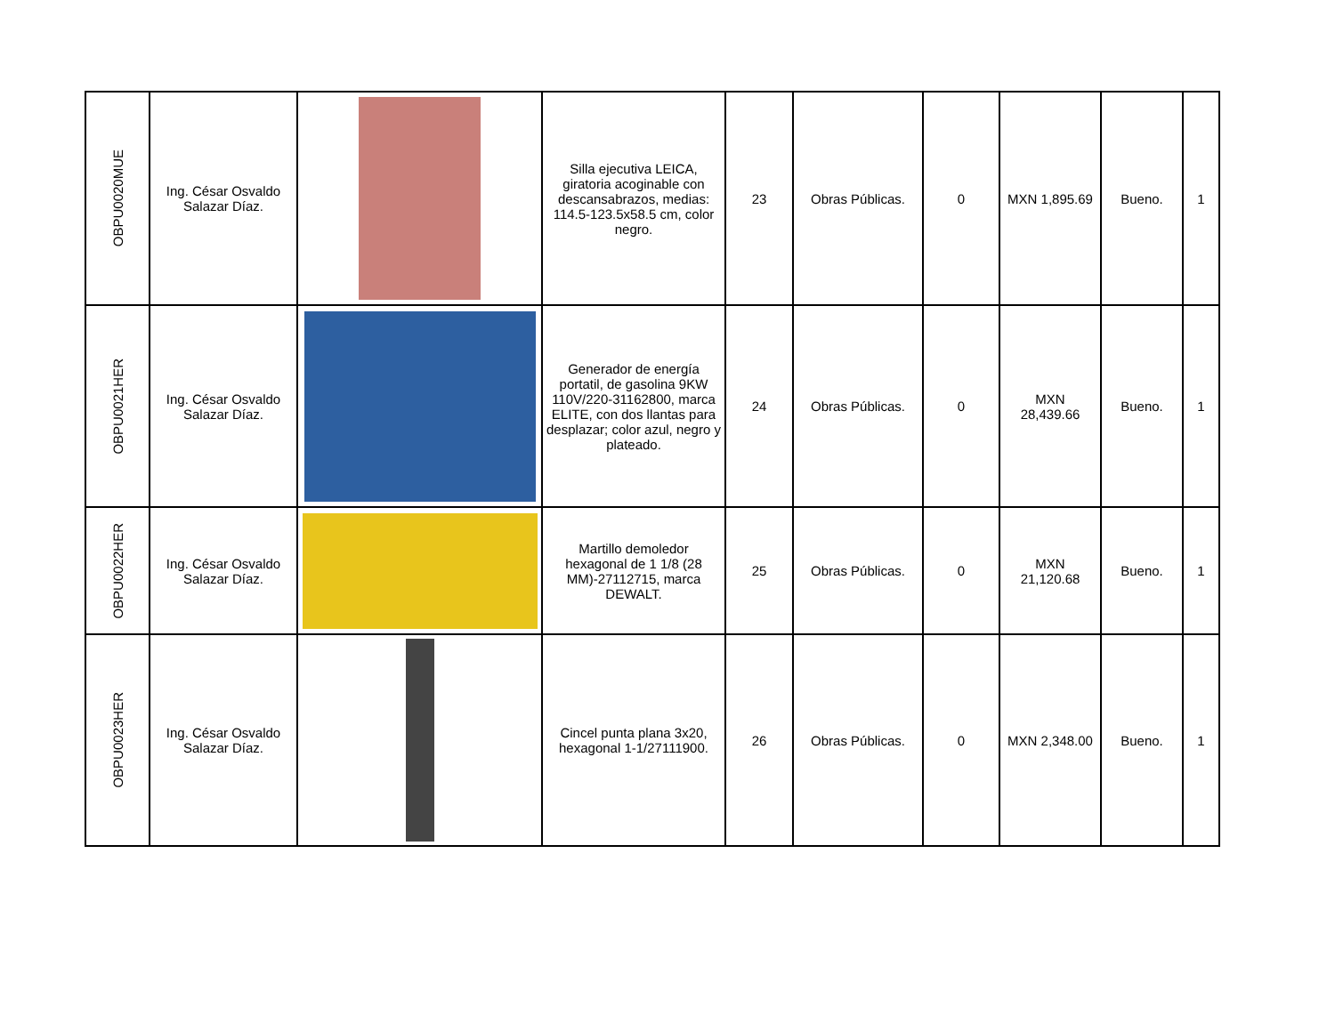| OBPU0020MUE | Ing. César Osvaldo Salazar Díaz. | | Silla ejecutiva LEICA, giratoria acoginable con descansabrazos, medias: 114.5-123.5x58.5 cm, color negro. | 23 | Obras Públicas. | 0 | MXN 1,895.69 | Bueno. | 1 |
| OBPU0021HER | Ing. César Osvaldo Salazar Díaz. | | Generador de energía portatil, de gasolina 9KW 110V/220-31162800, marca ELITE, con dos llantas para desplazar; color azul, negro y plateado. | 24 | Obras Públicas. | 0 | MXN 28,439.66 | Bueno. | 1 |
| OBPU0022HER | Ing. César Osvaldo Salazar Díaz. | | Martillo demoledor hexagonal de 1 1/8 (28 MM)-27112715, marca DEWALT. | 25 | Obras Públicas. | 0 | MXN 21,120.68 | Bueno. | 1 |
| OBPU0023HER | Ing. César Osvaldo Salazar Díaz. | | Cincel punta plana 3x20, hexagonal 1-1/27111900. | 26 | Obras Públicas. | 0 | MXN 2,348.00 | Bueno. | 1 |